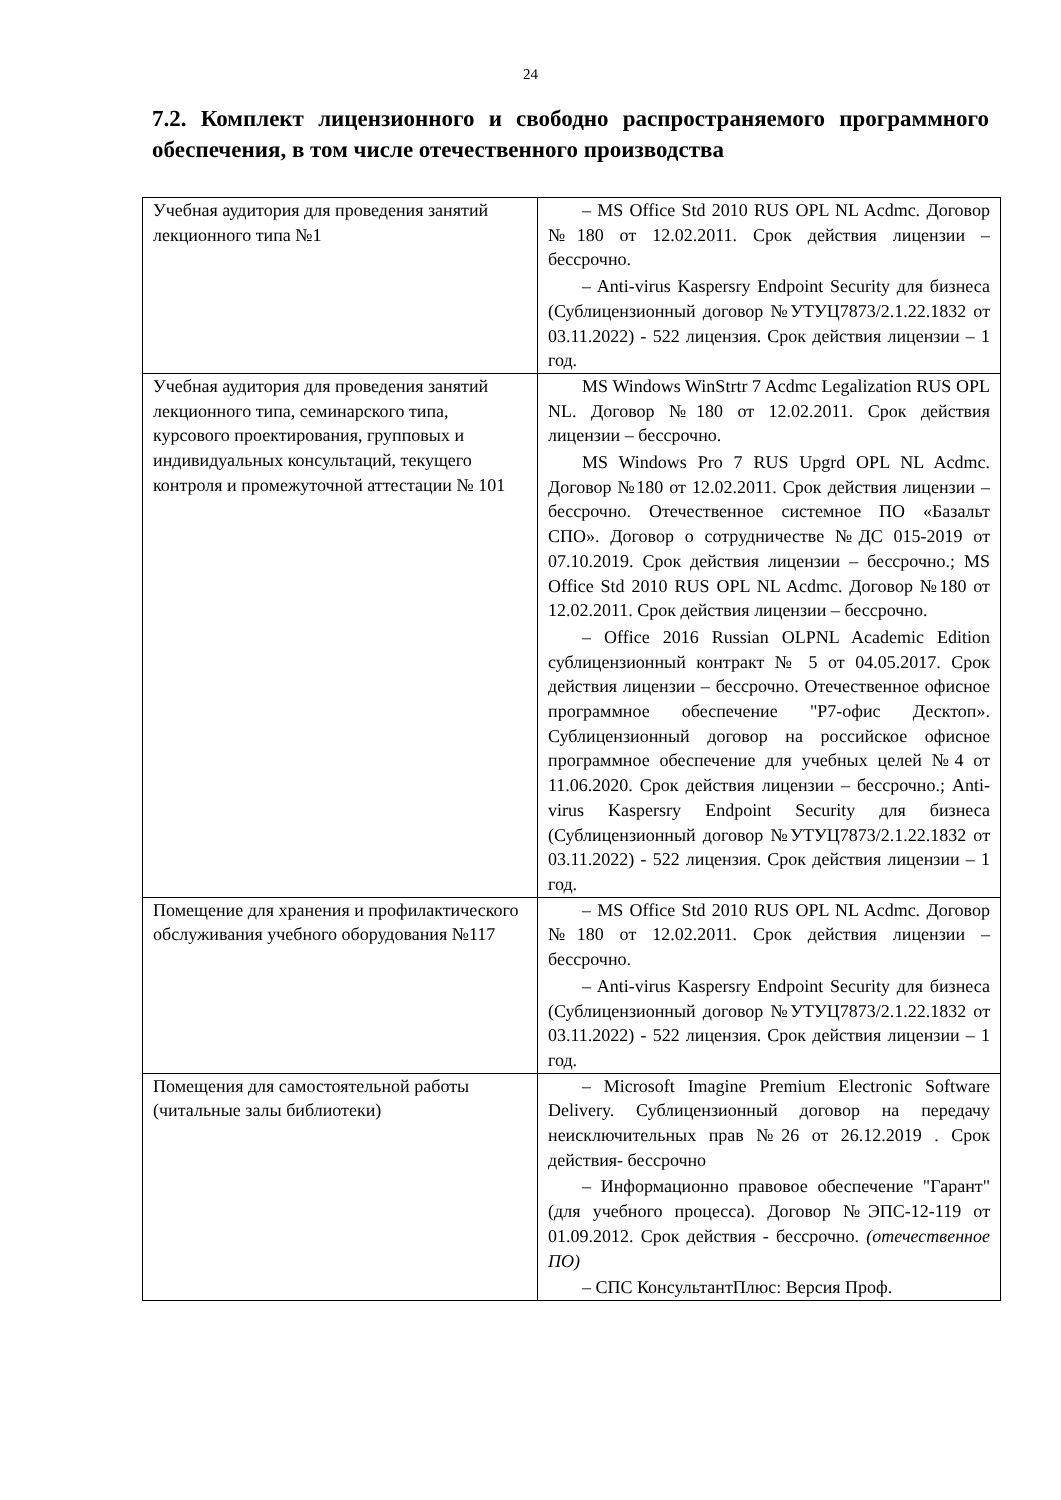24
7.2. Комплект лицензионного и свободно распространяемого программного обеспечения, в том числе отечественного производства
| Учебная аудитория для проведения занятий лекционного типа №1 | – MS Office Std 2010 RUS OPL NL Acdmc. Договор №180 от 12.02.2011. Срок действия лицензии – бессрочно. – Anti-virus Kaspersry Endpoint Security для бизнеса (Сублицензионный договор №УТУЦ7873/2.1.22.1832 от 03.11.2022) - 522 лицензия. Срок действия лицензии – 1 год. |
| Учебная аудитория для проведения занятий лекционного типа, семинарского типа, курсового проектирования, групповых и индивидуальных консультаций, текущего контроля и промежуточной аттестации № 101 | MS Windows WinStrtr 7 Acdmc Legalization RUS OPL NL. Договор №180 от 12.02.2011. Срок действия лицензии – бессрочно. MS Windows Pro 7 RUS Upgrd OPL NL Acdmc. Договор №180 от 12.02.2011. Срок действия лицензии – бессрочно. Отечественное системное ПО «Базальт СПО». Договор о сотрудничестве №ДС 015-2019 от 07.10.2019. Срок действия лицензии – бессрочно.; MS Office Std 2010 RUS OPL NL Acdmc. Договор №180 от 12.02.2011. Срок действия лицензии – бессрочно. – Office 2016 Russian OLPNL Academic Edition сублицензионный контракт № 5 от 04.05.2017. Срок действия лицензии – бессрочно. Отечественное офисное программное обеспечение "Р7-офис Десктоп». Сублицензионный договор на российское офисное программное обеспечение для учебных целей №4 от 11.06.2020. Срок действия лицензии – бессрочно.; Anti-virus Kaspersry Endpoint Security для бизнеса (Сублицензионный договор №УТУЦ7873/2.1.22.1832 от 03.11.2022) - 522 лицензия. Срок действия лицензии – 1 год. |
| Помещение для хранения и профилактического обслуживания учебного оборудования №117 | – MS Office Std 2010 RUS OPL NL Acdmc. Договор №180 от 12.02.2011. Срок действия лицензии – бессрочно. – Anti-virus Kaspersry Endpoint Security для бизнеса (Сублицензионный договор №УТУЦ7873/2.1.22.1832 от 03.11.2022) - 522 лицензия. Срок действия лицензии – 1 год. |
| Помещения для самостоятельной работы (читальные залы библиотеки) | – Microsoft Imagine Premium Electronic Software Delivery. Сублицензионный договор на передачу неисключительных прав №26 от 26.12.2019 . Срок действия- бессрочно – Информационно правовое обеспечение "Гарант" (для учебного процесса). Договор №ЭПС-12-119 от 01.09.2012. Срок действия - бессрочно. (отечественное ПО) – СПС КонсультантПлюс: Версия Проф. |